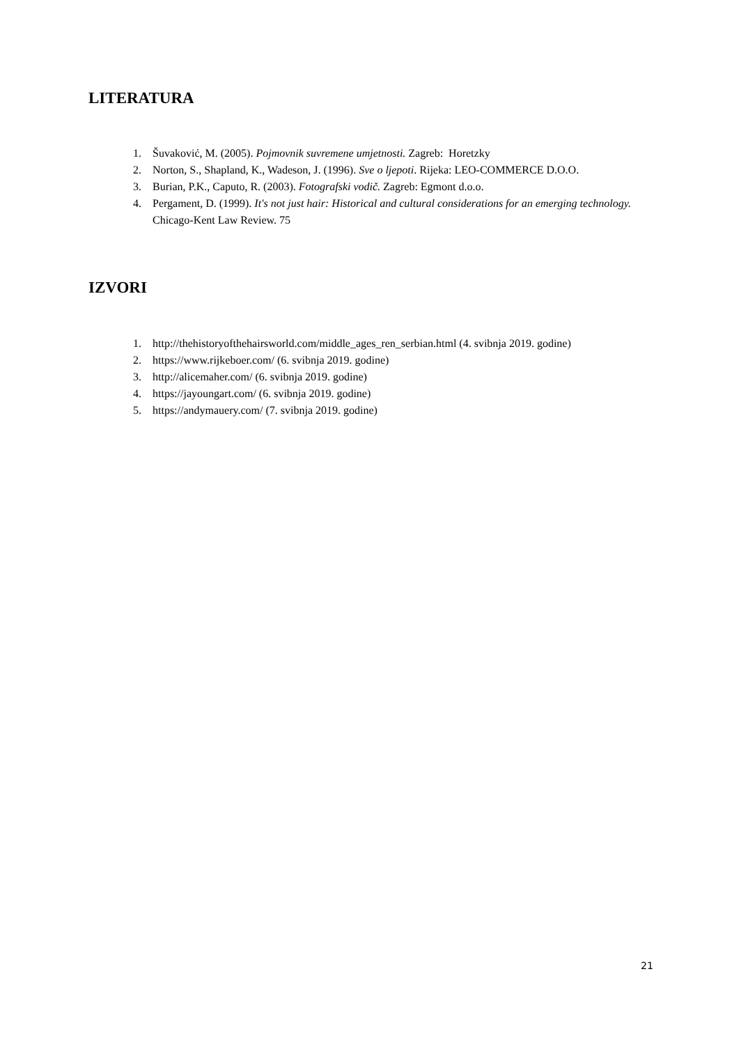LITERATURA
1. Šuvaković, M. (2005). Pojmovnik suvremene umjetnosti. Zagreb: Horetzky
2. Norton, S., Shapland, K., Wadeson, J. (1996). Sve o ljepoti. Rijeka: LEO-COMMERCE D.O.O.
3. Burian, P.K., Caputo, R. (2003). Fotografski vodič. Zagreb: Egmont d.o.o.
4. Pergament, D. (1999). It's not just hair: Historical and cultural considerations for an emerging technology. Chicago-Kent Law Review. 75
IZVORI
1. http://thehistoryofthehairsworld.com/middle_ages_ren_serbian.html (4. svibnja 2019. godine)
2. https://www.rijkeboer.com/ (6. svibnja 2019. godine)
3. http://alicemaher.com/ (6. svibnja 2019. godine)
4. https://jayoungart.com/ (6. svibnja 2019. godine)
5. https://andymauery.com/ (7. svibnja 2019. godine)
21